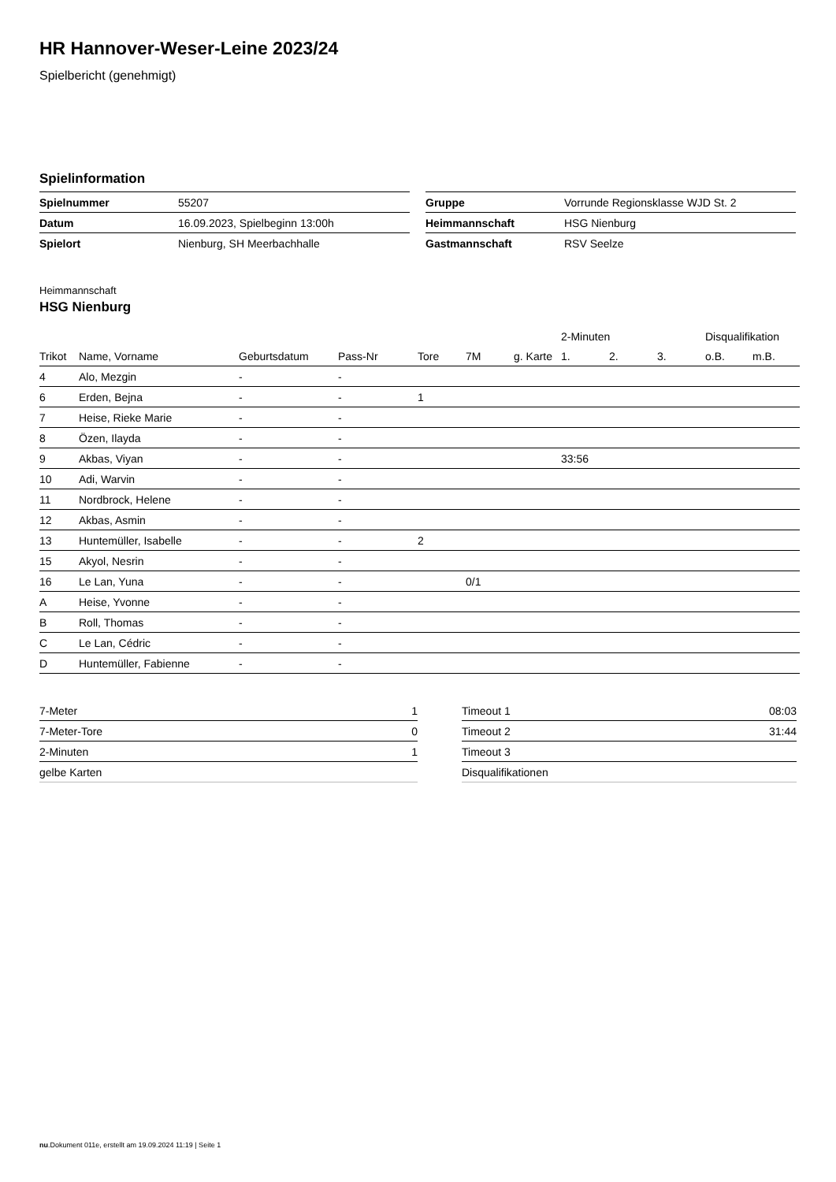HR Hannover-Weser-Leine 2023/24
Spielbericht (genehmigt)
Spielinformation
| Spielnummer | 55207 |
| Datum | 16.09.2023, Spielbeginn 13:00h |
| Spielort | Nienburg, SH Meerbachhalle |
| Gruppe | Vorrunde Regionsklasse WJD St. 2 |
| Heimmannschaft | HSG Nienburg |
| Gastmannschaft | RSV Seelze |
Heimmannschaft
HSG Nienburg
| | | | | | | | 2-Minuten | | | Disqualifikation | |
| --- | --- | --- | --- | --- | --- | --- | --- | --- | --- | --- | --- |
| Trikot | Name, Vorname | Geburtsdatum | Pass-Nr | Tore | 7M | g. Karte | 1. | 2. | 3. | o.B. | m.B. |
| 4 | Alo, Mezgin | - | - | | | | | | | | |
| 6 | Erden, Bejna | - | - | 1 | | | | | | | |
| 7 | Heise, Rieke Marie | - | - | | | | | | | | |
| 8 | Özen, Ilayda | - | - | | | | | | | | |
| 9 | Akbas, Viyan | - | - | | | | 33:56 | | | | |
| 10 | Adi, Warvin | - | - | | | | | | | | |
| 11 | Nordbrock, Helene | - | - | | | | | | | | |
| 12 | Akbas, Asmin | - | - | | | | | | | | |
| 13 | Huntemüller, Isabelle | - | - | 2 | | | | | | | |
| 15 | Akyol, Nesrin | - | - | | | | | | | | |
| 16 | Le Lan, Yuna | - | - | | 0/1 | | | | | | |
| A | Heise, Yvonne | - | - | | | | | | | | |
| B | Roll, Thomas | - | - | | | | | | | | |
| C | Le Lan, Cédric | - | - | | | | | | | | |
| D | Huntemüller, Fabienne | - | - | | | | | | | | |
| 7-Meter | 1 |
| 7-Meter-Tore | 0 |
| 2-Minuten | 1 |
| gelbe Karten | |
| Timeout 1 | 08:03 |
| Timeout 2 | 31:44 |
| Timeout 3 | |
| Disqualifikationen | |
nu.Dokument 011e, erstellt am 19.09.2024 11:19 | Seite 1